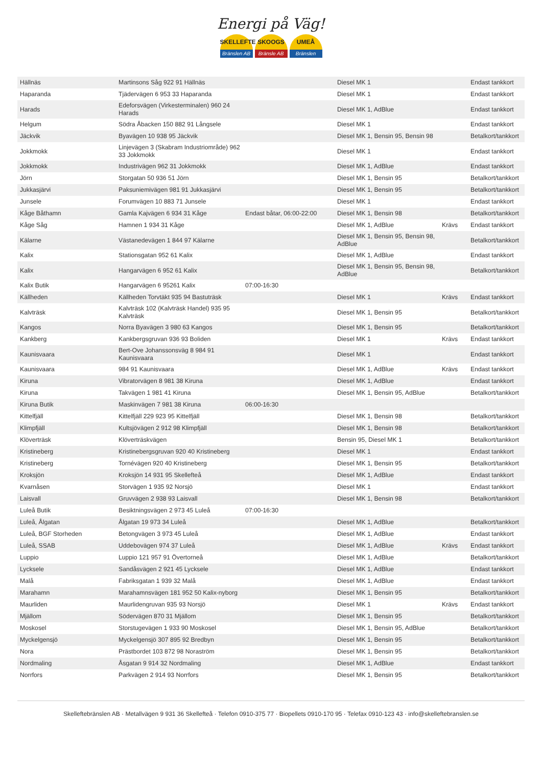Energi på Väg!
SKELLEFTE
Bränslen AB
SKOOGS
Bränsle AB
UMEÅ
Bränslen
| Hällnäs | Martinsons Såg 922 91 Hällnäs | | Diesel MK 1 | | Endast tankkort |
| Haparanda | Tjädervägen 6 953 33 Haparanda | | Diesel MK 1 | | Endast tankkort |
| Harads | Edeforsvägen (Virkesterminalen) 960 24 Harads | | Diesel MK 1, AdBlue | | Endast tankkort |
| Helgum | Södra Åbacken 150 882 91 Långsele | | Diesel MK 1 | | Endast tankkort |
| Jäckvik | Byavägen 10 938 95 Jäckvik | | Diesel MK 1, Bensin 95, Bensin 98 | | Betalkort/tankkort |
| Jokkmokk | Linjevägen 3 (Skabram Industriområde) 962 33 Jokkmokk | | Diesel MK 1 | | Endast tankkort |
| Jokkmokk | Industrivägen 962 31 Jokkmokk | | Diesel MK 1, AdBlue | | Endast tankkort |
| Jörn | Storgatan 50 936 51 Jörn | | Diesel MK 1, Bensin 95 | | Betalkort/tankkort |
| Jukkasjärvi | Paksuniemivägen 981 91 Jukkasjärvi | | Diesel MK 1, Bensin 95 | | Betalkort/tankkort |
| Junsele | Forumvägen 10 883 71 Junsele | | Diesel MK 1 | | Endast tankkort |
| Kåge Båthamn | Gamla Kajvägen 6 934 31 Kåge | Endast båtar, 06:00-22:00 | Diesel MK 1, Bensin 98 | | Betalkort/tankkort |
| Kåge Såg | Hamnen 1 934 31 Kåge | | Diesel MK 1, AdBlue | Krävs | Endast tankkort |
| Kälarne | Västanedevägen 1 844 97 Kälarne | | Diesel MK 1, Bensin 95, Bensin 98, AdBlue | | Betalkort/tankkort |
| Kalix | Stationsgatan 952 61 Kalix | | Diesel MK 1, AdBlue | | Endast tankkort |
| Kalix | Hangarvägen 6 952 61 Kalix | | Diesel MK 1, Bensin 95, Bensin 98, AdBlue | | Betalkort/tankkort |
| Kalix Butik | Hangarvägen 6 95261 Kalix | 07:00-16:30 | | | |
| Källheden | Källheden Torvtäkt 935 94 Bastuträsk | | Diesel MK 1 | Krävs | Endast tankkort |
| Kalvträsk | Kalvträsk 102 (Kalvträsk Handel) 935 95 Kalvträsk | | Diesel MK 1, Bensin 95 | | Betalkort/tankkort |
| Kangos | Norra Byavägen 3 980 63 Kangos | | Diesel MK 1, Bensin 95 | | Betalkort/tankkort |
| Kankberg | Kankbergsgruvan 936 93 Boliden | | Diesel MK 1 | Krävs | Endast tankkort |
| Kaunisvaara | Bert-Ove Johanssonsväg 8 984 91 Kaunisvaara | | Diesel MK 1 | | Endast tankkort |
| Kaunisvaara | 984 91 Kaunisvaara | | Diesel MK 1, AdBlue | Krävs | Endast tankkort |
| Kiruna | Vibratorvägen 8 981 38 Kiruna | | Diesel MK 1, AdBlue | | Endast tankkort |
| Kiruna | Takvägen 1 981 41 Kiruna | | Diesel MK 1, Bensin 95, AdBlue | | Betalkort/tankkort |
| Kiruna Butik | Maskinvägen 7 981 38 Kiruna | 06:00-16:30 | | | |
| Kittelfjäll | Kittelfjäll 229 923 95 Kittelfjäll | | Diesel MK 1, Bensin 98 | | Betalkort/tankkort |
| Klimpfjäll | Kultsjövägen 2 912 98 Klimpfjäll | | Diesel MK 1, Bensin 98 | | Betalkort/tankkort |
| Klöverträsk | Klöverträskvägen | | Bensin 95, Diesel MK 1 | | Betalkort/tankkort |
| Kristineberg | Kristinebergsgruvan 920 40 Kristineberg | | Diesel MK 1 | | Endast tankkort |
| Kristineberg | Tornévägen 920 40 Kristineberg | | Diesel MK 1, Bensin 95 | | Betalkort/tankkort |
| Kroksjön | Kroksjön 14 931 95 Skellefteå | | Diesel MK 1, AdBlue | | Endast tankkort |
| Kvarnåsen | Storvägen 1 935 92 Norsjö | | Diesel MK 1 | | Endast tankkort |
| Laisvall | Gruvvägen 2 938 93 Laisvall | | Diesel MK 1, Bensin 98 | | Betalkort/tankkort |
| Luleå Butik | Besiktningsvägen 2 973 45 Luleå | 07:00-16:30 | | | |
| Luleå, Ålgatan | Ålgatan 19 973 34 Luleå | | Diesel MK 1, AdBlue | | Betalkort/tankkort |
| Luleå, BGF Storheden | Betongvägen 3 973 45 Luleå | | Diesel MK 1, AdBlue | | Endast tankkort |
| Luleå, SSAB | Uddebovägen 974 37 Luleå | | Diesel MK 1, AdBlue | Krävs | Endast tankkort |
| Luppio | Luppio 121 957 91 Övertorneå | | Diesel MK 1, AdBlue | | Betalkort/tankkort |
| Lycksele | Sandåsvägen 2 921 45 Lycksele | | Diesel MK 1, AdBlue | | Endast tankkort |
| Malå | Fabriksgatan 1 939 32 Malå | | Diesel MK 1, AdBlue | | Endast tankkort |
| Marahamn | Marahamnsvägen 181 952 50 Kalix-nyborg | | Diesel MK 1, Bensin 95 | | Betalkort/tankkort |
| Maurliden | Maurlidengruvan 935 93 Norsjö | | Diesel MK 1 | Krävs | Endast tankkort |
| Mjällom | Södervägen 870 31 Mjällom | | Diesel MK 1, Bensin 95 | | Betalkort/tankkort |
| Moskosel | Storstugevägen 1 933 90 Moskosel | | Diesel MK 1, Bensin 95, AdBlue | | Betalkort/tankkort |
| Myckelgensjö | Myckelgensjö 307 895 92 Bredbyn | | Diesel MK 1, Bensin 95 | | Betalkort/tankkort |
| Nora | Prästbordet 103 872 98 Noraström | | Diesel MK 1, Bensin 95 | | Betalkort/tankkort |
| Nordmaling | Åsgatan 9 914 32 Nordmaling | | Diesel MK 1, AdBlue | | Endast tankkort |
| Norrfors | Parkvägen 2 914 93 Norrfors | | Diesel MK 1, Bensin 95 | | Betalkort/tankkort |
Skelleftebränslen AB · Metallvägen 9 931 36 Skellefteå · Telefon 0910-375 77 · Biopellets 0910-170 95 · Telefax 0910-123 43 · info@skelleftebranslen.se